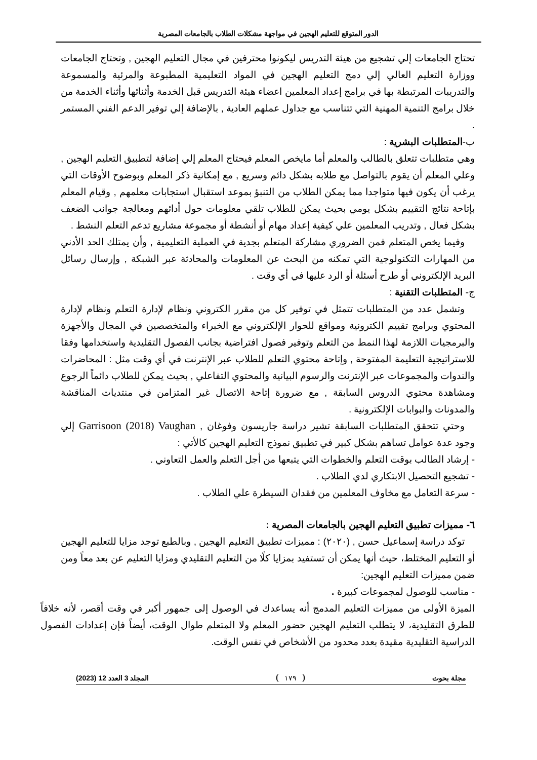الدور المتوقع للتعليم الهجين في مواجهة مشكلات الطلاب بالجامعات المصرية
تحتاج الجامعات إلي تشجيع من هيئة التدريس ليكونوا محترفين في مجال التعليم الهجين , وتحتاج الجامعات ووزارة التعليم العالي إلي دمج التعليم الهجين في المواد التعليمية المطبوعة والمرئية والمسموعة والتدريبات المرتبطة بها في برامج إعداد المعلمين اعضاء هيئة التدريس قبل الخدمة وأثنائها وأثناء الخدمة من خلال برامج التنمية المهنية التي تتناسب مع جداول عملهم العادية , بالإضافة إلي توفير الدعم الفني المستمر .
ب-المتطلبات البشرية :
وهي متطلبات تتعلق بالطالب والمعلم أما مايخص المعلم فيحتاج المعلم إلي إضافة لتطبيق التعليم الهجين , وعلي المعلم أن يقوم بالتواصل مع طلابه بشكل دائم وسريع , مع إمكانية ذكر المعلم وبوضوح الأوقات التي يرغب أن يكون فيها متواجدا مما يمكن الطلاب من التنبؤ بموعد استقبال استجابات معلمهم , وقيام المعلم بإتاحة نتائج التقييم بشكل يومي بحيث يمكن للطلاب تلقي معلومات حول أدائهم ومعالجة جوانب الضعف بشكل فعال , وتدريب المعلمين علي كيفية إعداد مهام أو أنشطة أو مجموعة مشاريع تدعم التعلم النشط .
وفيما يخص المتعلم فمن الضروري مشاركة المتعلم بجدية في العملية التعليمية , وأن يمتلك الحد الأدني من المهارات التكنولوجية التي تمكنه من البحث عن المعلومات والمحادثة عبر الشبكة , وإرسال رسائل البريد الإلكتروني أو طرح أسئلة أو الرد عليها في أي وقت .
ج- المتطلبات التقنية :
وتشمل عدد من المتطلبات تتمثل في توفير كل من مقرر الكتروني ونظام لإدارة التعلم ونظام لإدارة المحتوي وبرامج تقييم الكترونية ومواقع للحوار الإلكتروني مع الخبراء والمتخصصين في المجال والأجهزة والبرمجيات اللازمة لهذا النمط من التعلم وتوفير فصول افتراضية بجانب الفصول التقليدية واستخدامها وفقا للاستراتيجية التعليمة المفتوحة , وإتاحة محتوي التعلم للطلاب عبر الإنترنت في أي وقت مثل : المحاضرات والندوات والمجموعات عبر الإنترنت والرسوم البيانية والمحتوي التفاعلي , بحيث يمكن للطلاب دائماً الرجوع ومشاهدة محتوي الدروس السابقة , مع ضرورة إتاحة الاتصال غير المتزامن في منتديات المناقشة والمدونات والبوابات الإلكترونية .
وحتي تتحقق المتطلبات السابقة تشير دراسة جاريسون وفوغان , Garrisoon (2018) Vaughan إلي وجود عدة عوامل تساهم بشكل كبير في تطبيق نموذج التعليم الهجين كالأتي :
- إرشاد الطالب بوقت التعلم والخطوات التي يتبعها من أجل التعلم والعمل التعاوني .
- تشجيع التحصيل الابتكاري لدي الطلاب .
- سرعة التعامل مع مخاوف المعلمين من فقدان السيطرة علي الطلاب .
٦- مميزات تطبيق التعليم الهجين بالجامعات المصرية :
توكد دراسة إسماعيل حسن , (٢٠٢٠) : مميزات تطبيق التعليم الهجين , وبالطبع توجد مزايا للتعليم الهجين أو التعليم المختلط، حيث أنها يمكن أن تستفيد بمزايا كلًا من التعليم التقليدي ومزايا التعليم عن بعد معاً ومن ضمن مميزات التعليم الهجين:
- مناسب للوصول لمجموعات كبيرة .
الميزة الأولى من مميزات التعليم المدمج أنه يساعدك في الوصول إلى جمهور أكبر في وقت أقصر، لأنه خلافاً للطرق التقليدية، لا يتطلب التعليم الهجين حضور المعلم ولا المتعلم طوال الوقت، أيضاً فإن إعدادات الفصول الدراسية التقليدية مقيدة بعدد محدود من الأشخاص في نفس الوقت.
مجلة بحوث ١٧٩ المجلد 3 العدد 12 (2023)